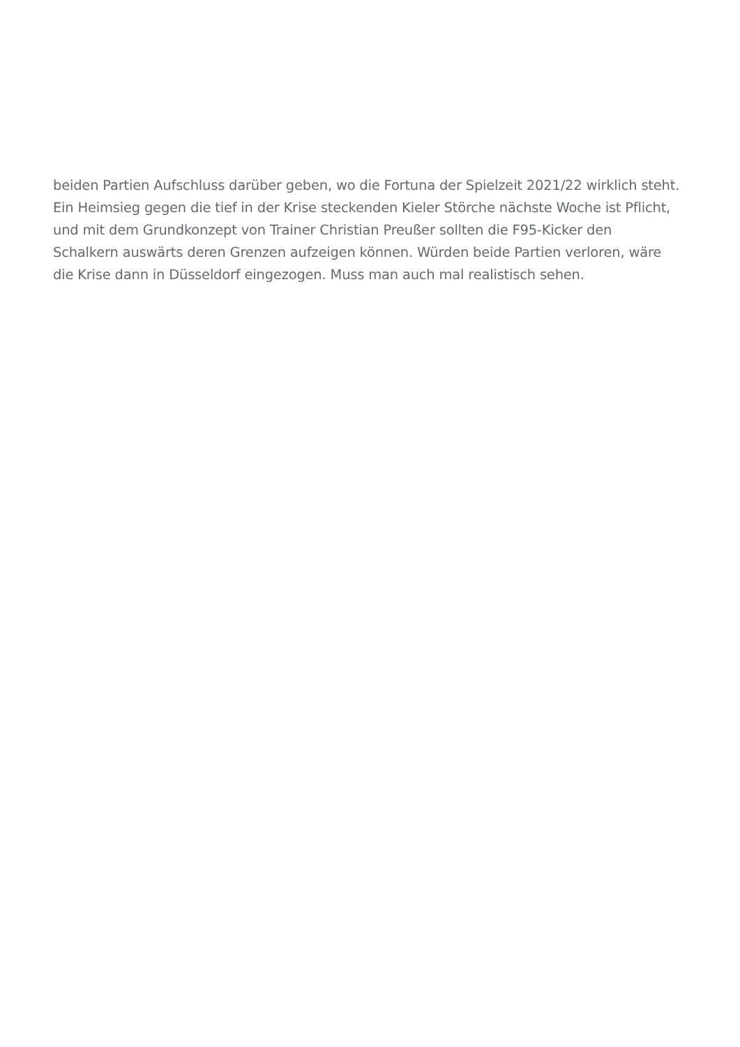beiden Partien Aufschluss darüber geben, wo die Fortuna der Spielzeit 2021/22 wirklich steht.
Ein Heimsieg gegen die tief in der Krise steckenden Kieler Störche nächste Woche ist Pflicht,
und mit dem Grundkonzept von Trainer Christian Preußer sollten die F95-Kicker den
Schalkern auswärts deren Grenzen aufzeigen können. Würden beide Partien verloren, wäre
die Krise dann in Düsseldorf eingezogen. Muss man auch mal realistisch sehen.